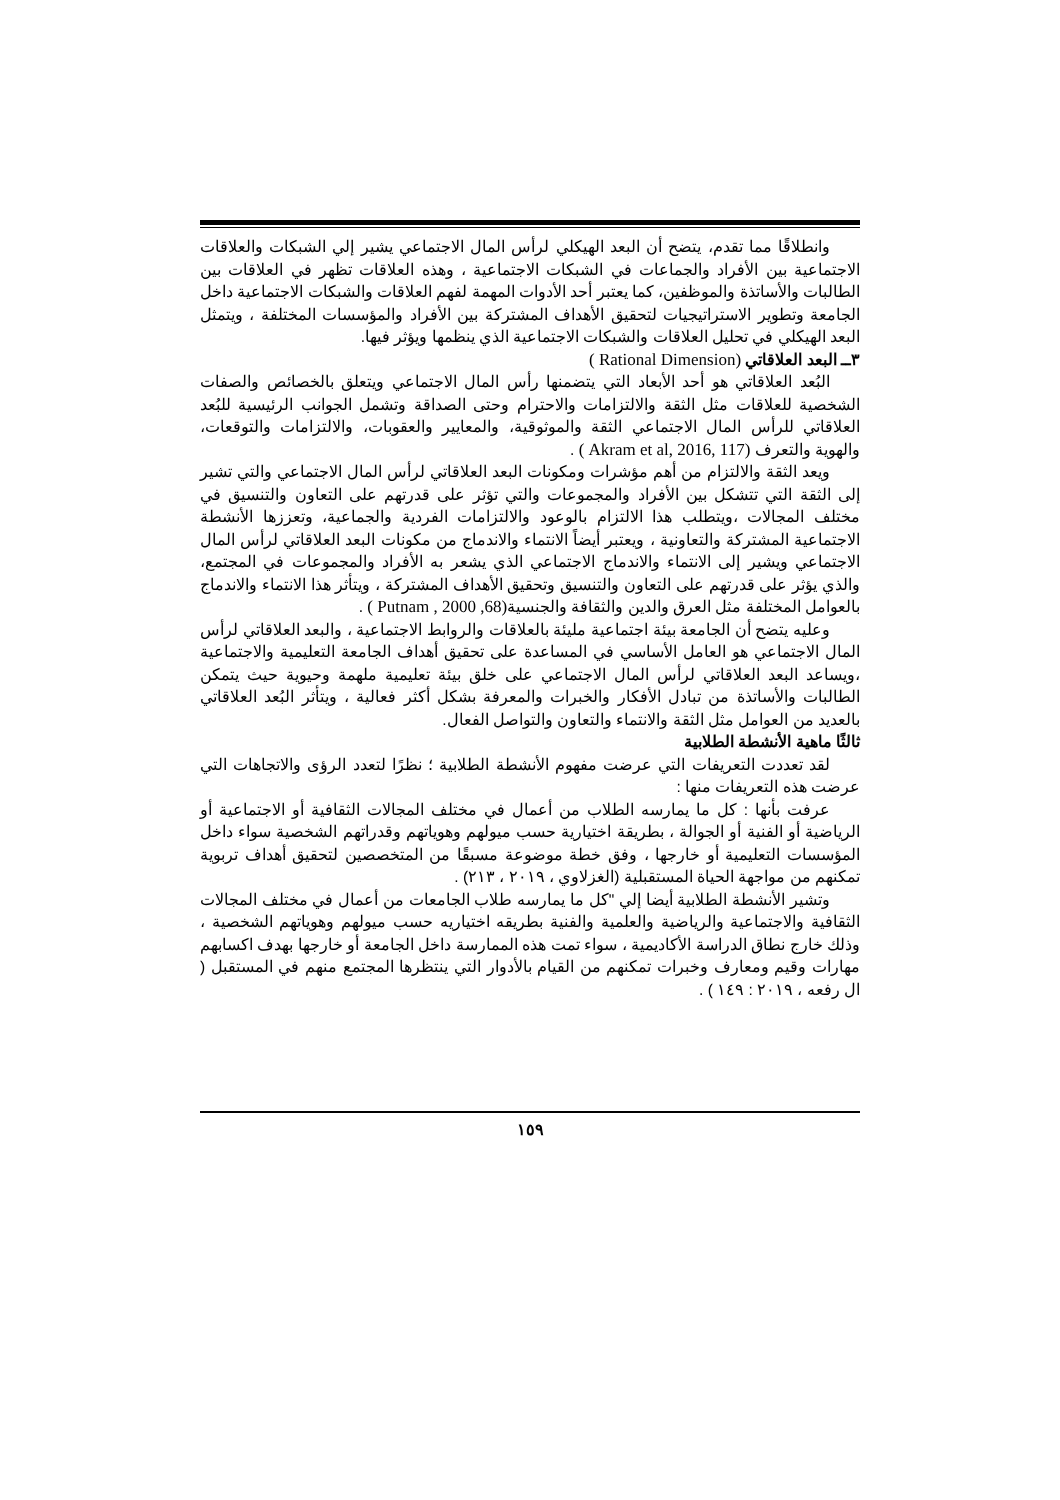وانطلاقًا مما تقدم، يتضح أن البعد الهيكلي لرأس المال الاجتماعي يشير إلي الشبكات والعلاقات الاجتماعية بين الأفراد والجماعات في الشبكات الاجتماعية ، وهذه العلاقات تظهر في العلاقات بين الطالبات والأساتذة والموظفين، كما يعتبر أحد الأدوات المهمة لفهم العلاقات والشبكات الاجتماعية داخل الجامعة وتطوير الاستراتيجيات لتحقيق الأهداف المشتركة بين الأفراد والمؤسسات المختلفة ، ويتمثل البعد الهيكلي في تحليل العلاقات والشبكات الاجتماعية الذي ينظمها ويؤثر فيها.
٣ــ البعد العلاقاتي (Rational Dimension )
البُعد العلاقاتي هو أحد الأبعاد التي يتضمنها رأس المال الاجتماعي ويتعلق بالخصائص والصفات الشخصية للعلاقات مثل الثقة والالتزامات والاحترام وحتى الصداقة وتشمل الجوانب الرئيسية للبُعد العلاقاتي للرأس المال الاجتماعي الثقة والموثوقية، والمعايير والعقوبات، والالتزامات والتوقعات، والهوية والتعرف (Akram et al, 2016, 117 ) .
ويعد الثقة والالتزام من أهم مؤشرات ومكونات البعد العلاقاتي لرأس المال الاجتماعي والتي تشير إلى الثقة التي تتشكل بين الأفراد والمجموعات والتي تؤثر على قدرتهم على التعاون والتنسيق في مختلف المجالات ،ويتطلب هذا الالتزام بالوعود والالتزامات الفردية والجماعية، وتعززها الأنشطة الاجتماعية المشتركة والتعاونية ، ويعتبر أيضاً الانتماء والاندماج من مكونات البعد العلاقاتي لرأس المال الاجتماعي ويشير إلى الانتماء والاندماج الاجتماعي الذي يشعر به الأفراد والمجموعات في المجتمع، والذي يؤثر على قدرتهم على التعاون والتنسيق وتحقيق الأهداف المشتركة ، ويتأثر هذا الانتماء والاندماج بالعوامل المختلفة مثل العرق والدين والثقافة والجنسية(Putnam , 2000 ,68 ) .
وعليه يتضح أن الجامعة بيئة اجتماعية مليئة بالعلاقات والروابط الاجتماعية ، والبعد العلاقاتي لرأس المال الاجتماعي هو العامل الأساسي في المساعدة على تحقيق أهداف الجامعة التعليمية والاجتماعية ،ويساعد البعد العلاقاتي لرأس المال الاجتماعي على خلق بيئة تعليمية ملهمة وحيوية حيث يتمكن الطالبات والأساتذة من تبادل الأفكار والخبرات والمعرفة بشكل أكثر فعالية ، ويتأثر البُعد العلاقاتي بالعديد من العوامل مثل الثقة والانتماء والتعاون والتواصل الفعال.
ثالثًا ماهية الأنشطة الطلابية
لقد تعددت التعريفات التي عرضت مفهوم الأنشطة الطلابية ؛ نظرًا لتعدد الرؤى والاتجاهات التي عرضت هذه التعريفات منها :
عرفت بأنها : كل ما يمارسه الطلاب من أعمال في مختلف المجالات الثقافية أو الاجتماعية أو الرياضية أو الفنية أو الجوالة ، بطريقة اختيارية حسب ميولهم وهوياتهم وقدراتهم الشخصية سواء داخل المؤسسات التعليمية أو خارجها ، وفق خطة موضوعة مسبقًا من المتخصصين لتحقيق أهداف تربوية تمكنهم من مواجهة الحياة المستقبلية (الغزلاوي ، ٢٠١٩ ، ٢١٣) .
وتشير الأنشطة الطلابية أيضا إلي "كل ما يمارسه طلاب الجامعات من أعمال في مختلف المجالات الثقافية والاجتماعية والرياضية والعلمية والفنية بطريقه اختياريه حسب ميولهم وهوياتهم الشخصية ، وذلك خارج نطاق الدراسة الأكاديمية ، سواء تمت هذه الممارسة داخل الجامعة أو خارجها بهدف اكسابهم مهارات وقيم ومعارف وخبرات تمكنهم من القيام بالأدوار التي ينتظرها المجتمع منهم في المستقبل ( ال رفعه ، ٢٠١٩ : ١٤٩ ) .
١٥٩